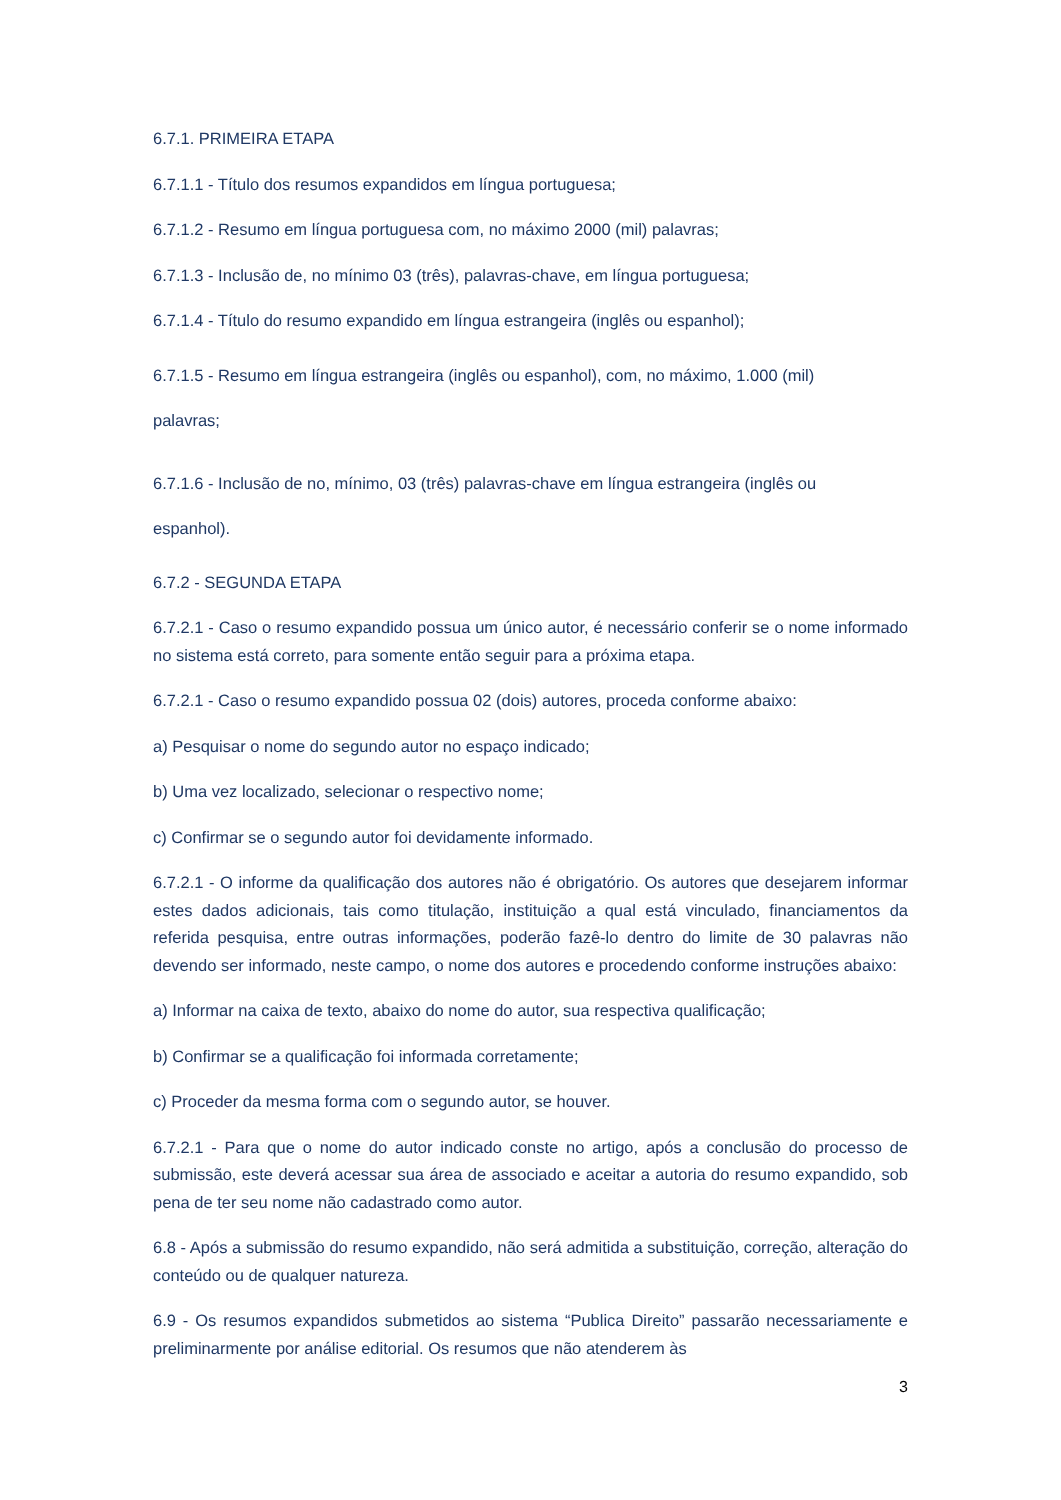6.7.1. PRIMEIRA ETAPA
6.7.1.1 - Título dos resumos expandidos em língua portuguesa;
6.7.1.2 - Resumo em língua portuguesa com, no máximo 2000 (mil) palavras;
6.7.1.3 - Inclusão de, no mínimo 03 (três), palavras-chave, em língua portuguesa;
6.7.1.4 - Título do resumo expandido em língua estrangeira (inglês ou espanhol);
6.7.1.5 - Resumo em língua estrangeira (inglês ou espanhol), com, no máximo, 1.000 (mil)
palavras;
6.7.1.6 - Inclusão de no, mínimo, 03 (três) palavras-chave em língua estrangeira (inglês ou
espanhol).
6.7.2 - SEGUNDA ETAPA
6.7.2.1 - Caso o resumo expandido possua um único autor, é necessário conferir se o nome informado no sistema está correto, para somente então seguir para a próxima etapa.
6.7.2.1 - Caso o resumo expandido possua 02 (dois) autores, proceda conforme abaixo:
a) Pesquisar o nome do segundo autor no espaço indicado;
b) Uma vez localizado, selecionar o respectivo nome;
c) Confirmar se o segundo autor foi devidamente informado.
6.7.2.1 - O informe da qualificação dos autores não é obrigatório. Os autores que desejarem informar estes dados adicionais, tais como titulação, instituição a qual está vinculado, financiamentos da referida pesquisa, entre outras informações, poderão fazê-lo dentro do limite de 30 palavras não devendo ser informado, neste campo, o nome dos autores e procedendo conforme instruções abaixo:
a) Informar na caixa de texto, abaixo do nome do autor, sua respectiva qualificação;
b) Confirmar se a qualificação foi informada corretamente;
c) Proceder da mesma forma com o segundo autor, se houver.
6.7.2.1 - Para que o nome do autor indicado conste no artigo, após a conclusão do processo de submissão, este deverá acessar sua área de associado e aceitar a autoria do resumo expandido, sob pena de ter seu nome não cadastrado como autor.
6.8 - Após a submissão do resumo expandido, não será admitida a substituição, correção, alteração do conteúdo ou de qualquer natureza.
6.9 - Os resumos expandidos submetidos ao sistema “Publica Direito” passarão necessariamente e preliminarmente por análise editorial. Os resumos que não atenderem às
3